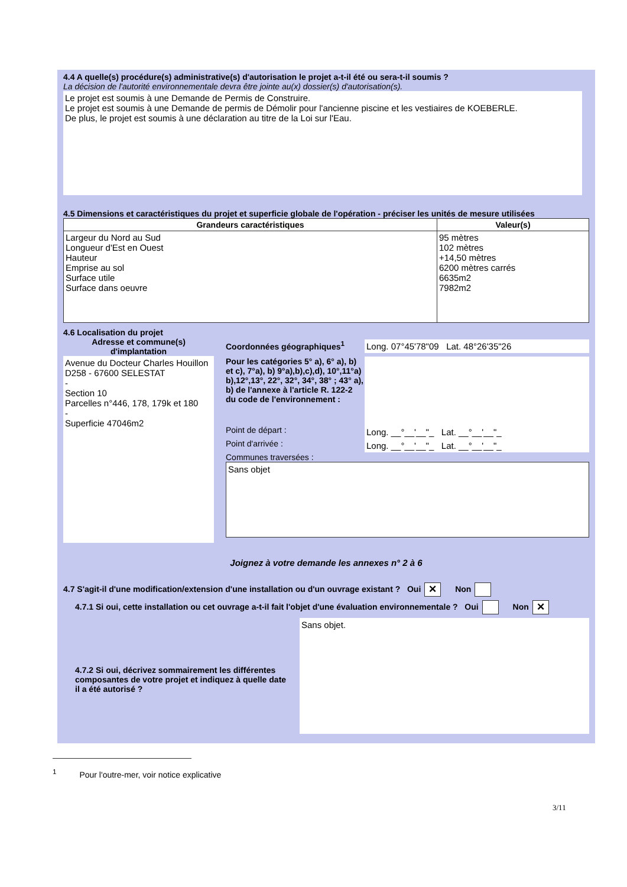4.4 A quelle(s) procédure(s) administrative(s) d'autorisation le projet a-t-il été ou sera-t-il soumis ?
La décision de l'autorité environnementale devra être jointe au(x) dossier(s) d'autorisation(s).
Le projet est soumis à une Demande de Permis de Construire.
Le projet est soumis à une Demande de permis de Démolir pour l'ancienne piscine et les vestiaires de KOEBERLE.
De plus, le projet est soumis à une déclaration au titre de la Loi sur l'Eau.
4.5 Dimensions et caractéristiques du projet et superficie globale de l'opération - préciser les unités de mesure utilisées
| Grandeurs caractéristiques | Valeur(s) |
| --- | --- |
| Largeur du Nord au Sud Longueur d'Est en Ouest Hauteur Emprise au sol Surface utile Surface dans oeuvre | 95 mètres 102 mètres +14,50 mètres 6200 mètres carrés 6635m2 7982m2 |
4.6 Localisation du projet
Adresse et commune(s) d'implantation
Avenue du Docteur Charles Houillon D258 - 67600 SELESTAT
-
Section 10
Parcelles n°446, 178, 179k et 180
-
Superficie 47046m2
Coordonnées géographiques<sup>1</sup>
Long. 07°45'78"09 Lat. 48°26'35"26
Pour les catégories 5° a), 6° a), b) et c), 7°a), b) 9°a),b),c),d), 10°,11°a) b),12°,13°, 22°, 32°, 34°, 38° ; 43° a), b) de l'annexe à l'article R. 122-2 du code de l'environnement :
Point de départ :
Long. __°__'__"_ Lat. __°__'__"_
Point d'arrivée :
Long. __°__'__"_ Lat. __°__'__"_
Communes traversées :
Sans objet
Joignez à votre demande les annexes n° 2 à 6
4.7 S'agit-il d'une modification/extension d'une installation ou d'un ouvrage existant ? Oui ✕ Non
4.7.1 Si oui, cette installation ou cet ouvrage a-t-il fait l'objet d'une évaluation environnementale ? Oui Non ✕
4.7.2 Si oui, décrivez sommairement les différentes composantes de votre projet et indiquez à quelle date il a été autorisé ?
Sans objet.
<sup>1</sup> Pour l'outre-mer, voir notice explicative
3/11